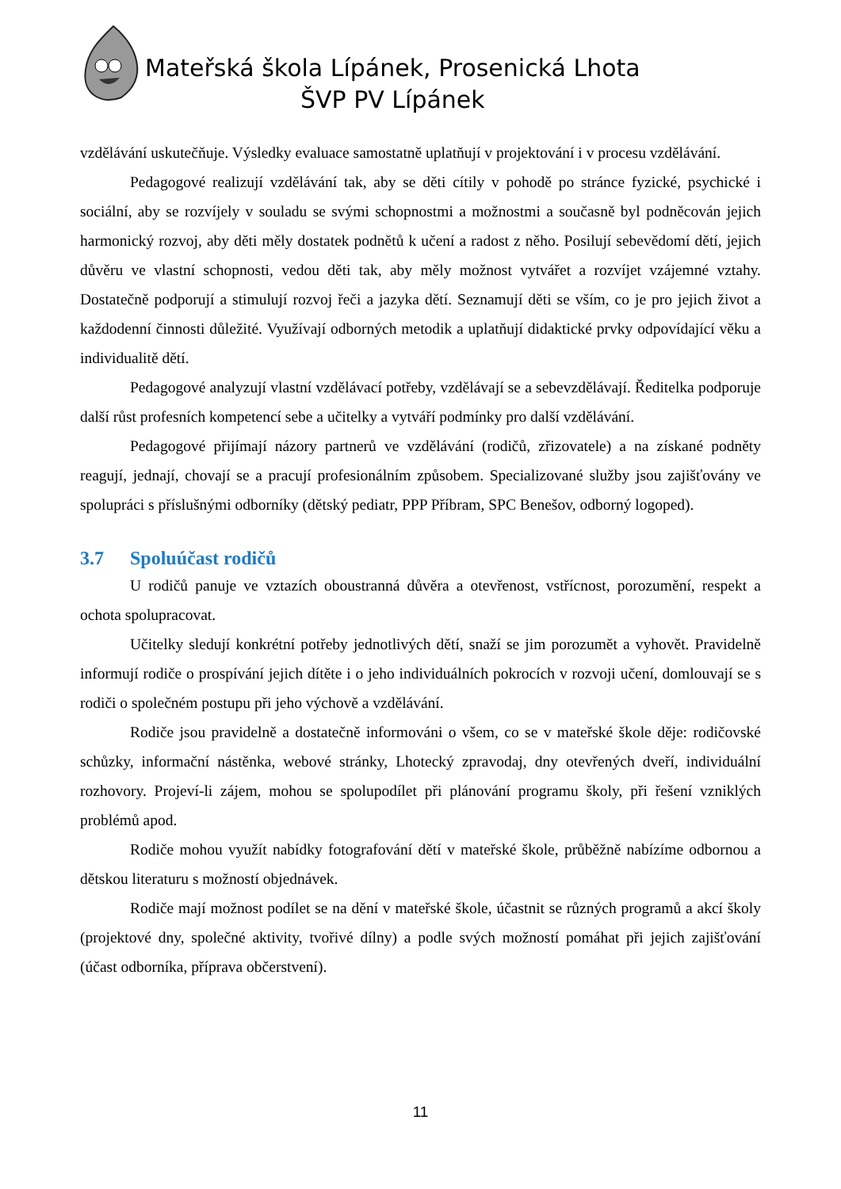Mateřská škola Lípánek, Prosenická Lhota
ŠVP PV Lípánek
vzdělávání uskutečňuje. Výsledky evaluace samostatně uplatňují v projektování i v procesu vzdělávání.
Pedagogové realizují vzdělávání tak, aby se děti cítily v pohodě po stránce fyzické, psychické i sociální, aby se rozvíjely v souladu se svými schopnostmi a možnostmi a současně byl podněcován jejich harmonický rozvoj, aby děti měly dostatek podnětů k učení a radost z něho. Posilují sebevědomí dětí, jejich důvěru ve vlastní schopnosti, vedou děti tak, aby měly možnost vytvářet a rozvíjet vzájemné vztahy. Dostatečně podporují a stimulují rozvoj řeči a jazyka dětí. Seznamují děti se vším, co je pro jejich život a každodenní činnosti důležité. Využívají odborných metodik a uplatňují didaktické prvky odpovídající věku a individualitě dětí.
Pedagogové analyzují vlastní vzdělávací potřeby, vzdělávají se a sebevzdělávají. Ředitelka podporuje další růst profesních kompetencí sebe a učitelky a vytváří podmínky pro další vzdělávání.
Pedagogové přijímají názory partnerů ve vzdělávání (rodičů, zřizovatele) a na získané podněty reagují, jednají, chovají se a pracují profesionálním způsobem. Specializované služby jsou zajišťovány ve spolupráci s příslušnými odborníky (dětský pediatr, PPP Příbram, SPC Benešov, odborný logoped).
3.7 Spoluúčast rodičů
U rodičů panuje ve vztazích oboustranná důvěra a otevřenost, vstřícnost, porozumění, respekt a ochota spolupracovat.
Učitelky sledují konkrétní potřeby jednotlivých dětí, snaží se jim porozumět a vyhovět. Pravidelně informují rodiče o prospívání jejich dítěte i o jeho individuálních pokrocích v rozvoji učení, domlouvají se s rodiči o společném postupu při jeho výchově a vzdělávání.
Rodiče jsou pravidelně a dostatečně informováni o všem, co se v mateřské škole děje: rodičovské schůzky, informační nástěnka, webové stránky, Lhotecký zpravodaj, dny otevřených dveří, individuální rozhovory. Projeví-li zájem, mohou se spolupodílet při plánování programu školy, při řešení vzniklých problémů apod.
Rodiče mohou využít nabídky fotografování dětí v mateřské škole, průběžně nabízíme odbornou a dětskou literaturu s možností objednávek.
Rodiče mají možnost podílet se na dění v mateřské škole, účastnit se různých programů a akcí školy (projektové dny, společné aktivity, tvořivé dílny) a podle svých možností pomáhat při jejich zajišťování (účast odborníka, příprava občerstvení).
11